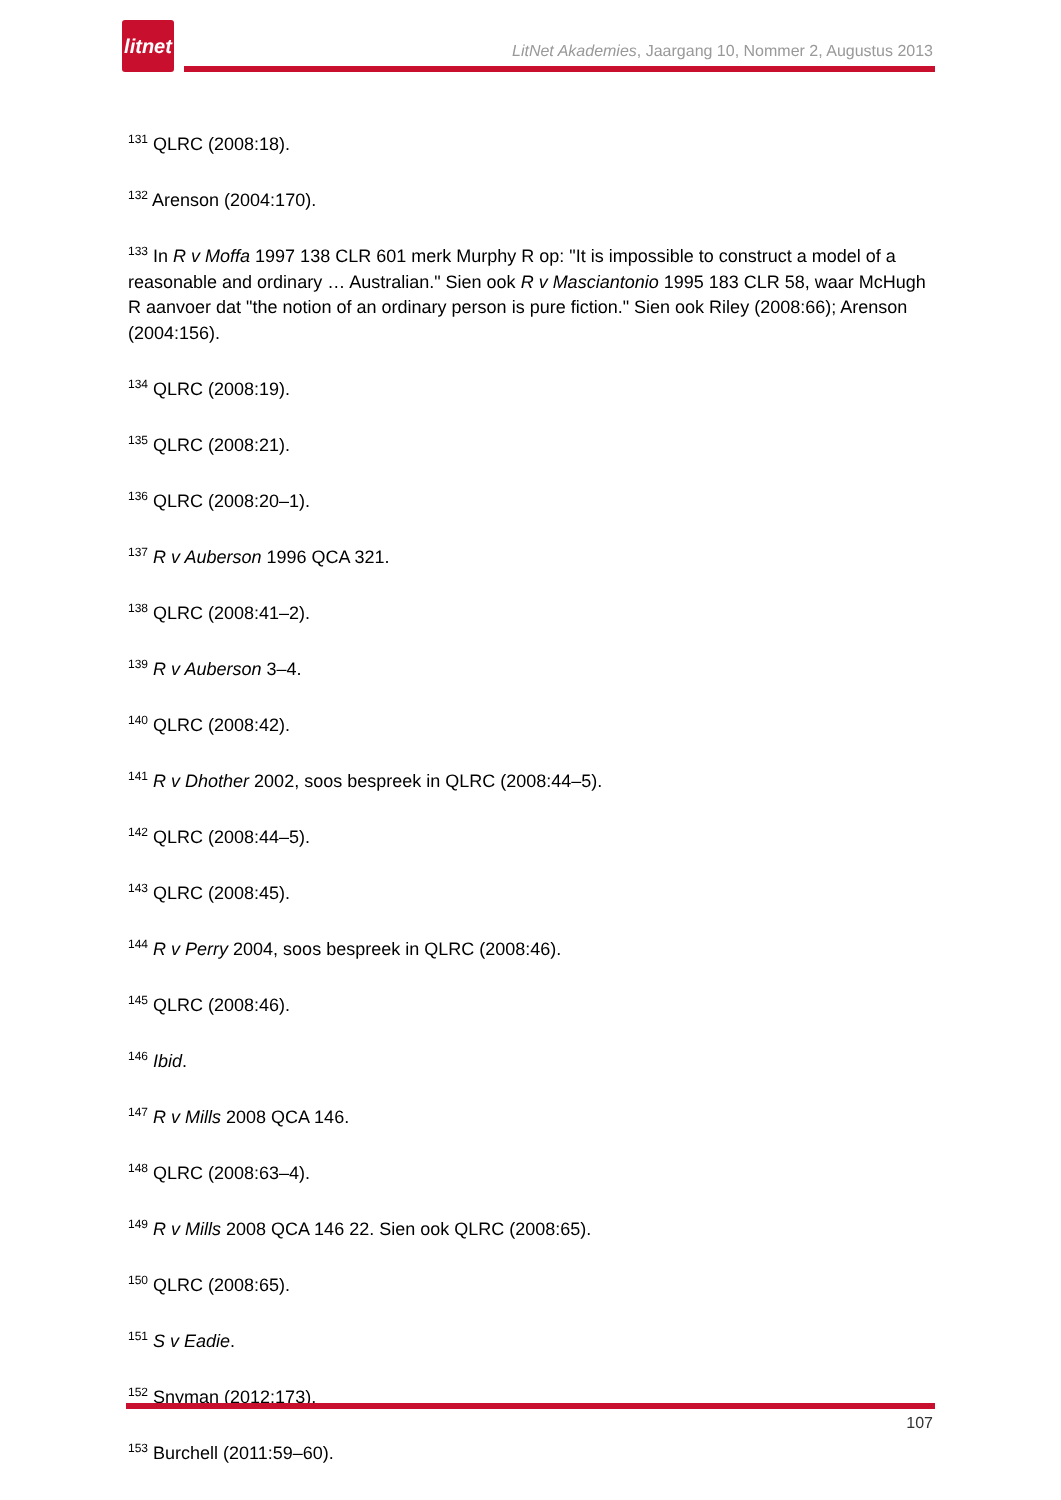litnet
LitNet Akademies, Jaargang 10, Nommer 2, Augustus 2013
<sup>131</sup> QLRC (2008:18).
<sup>132</sup> Arenson (2004:170).
<sup>133</sup> In R v Moffa 1997 138 CLR 601 merk Murphy R op: "It is impossible to construct a model of a reasonable and ordinary … Australian." Sien ook R v Masciantonio 1995 183 CLR 58, waar McHugh R aanvoer dat "the notion of an ordinary person is pure fiction." Sien ook Riley (2008:66); Arenson (2004:156).
<sup>134</sup> QLRC (2008:19).
<sup>135</sup> QLRC (2008:21).
<sup>136</sup> QLRC (2008:20–1).
<sup>137</sup> R v Auberson 1996 QCA 321.
<sup>138</sup> QLRC (2008:41–2).
<sup>139</sup> R v Auberson 3–4.
<sup>140</sup> QLRC (2008:42).
<sup>141</sup> R v Dhother 2002, soos bespreek in QLRC (2008:44–5).
<sup>142</sup> QLRC (2008:44–5).
<sup>143</sup> QLRC (2008:45).
<sup>144</sup> R v Perry 2004, soos bespreek in QLRC (2008:46).
<sup>145</sup> QLRC (2008:46).
<sup>146</sup> Ibid.
<sup>147</sup> R v Mills 2008 QCA 146.
<sup>148</sup> QLRC (2008:63–4).
<sup>149</sup> R v Mills 2008 QCA 146 22. Sien ook QLRC (2008:65).
<sup>150</sup> QLRC (2008:65).
<sup>151</sup> S v Eadie.
<sup>152</sup> Snyman (2012:173).
<sup>153</sup> Burchell (2011:59–60).
107